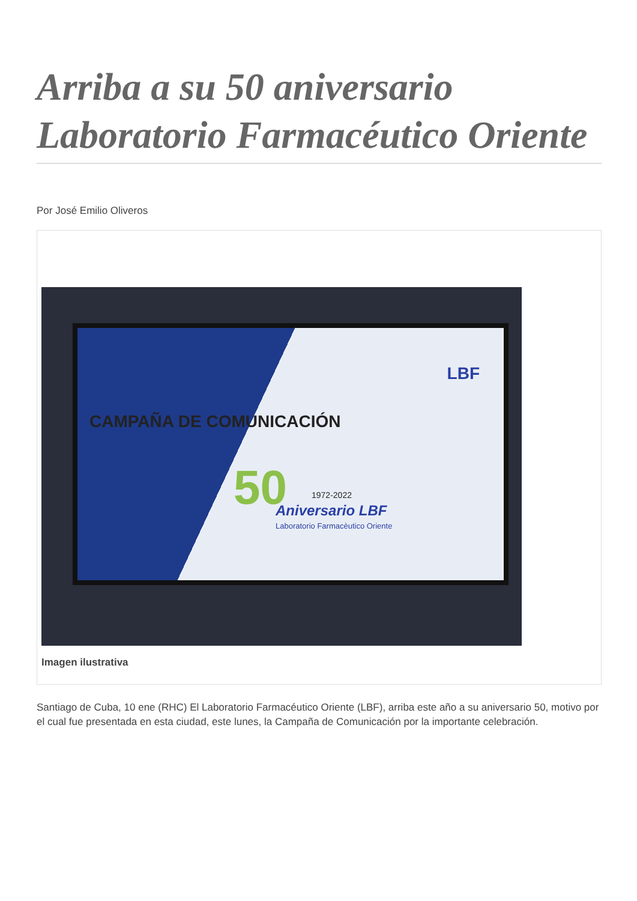Arriba a su 50 aniversario Laboratorio Farmacéutico Oriente
Por José Emilio Oliveros
LBF
CAMPAÑA DE COMUNICACIÓN
50 1972-2022
Aniversario LBF
Laboratorio Farmacèutico Oriente
Imagen ilustrativa
Santiago de Cuba, 10 ene (RHC) El Laboratorio Farmacéutico Oriente (LBF), arriba este año a su aniversario 50, motivo por el cual fue presentada en esta ciudad, este lunes, la Campaña de Comunicación por la importante celebración.